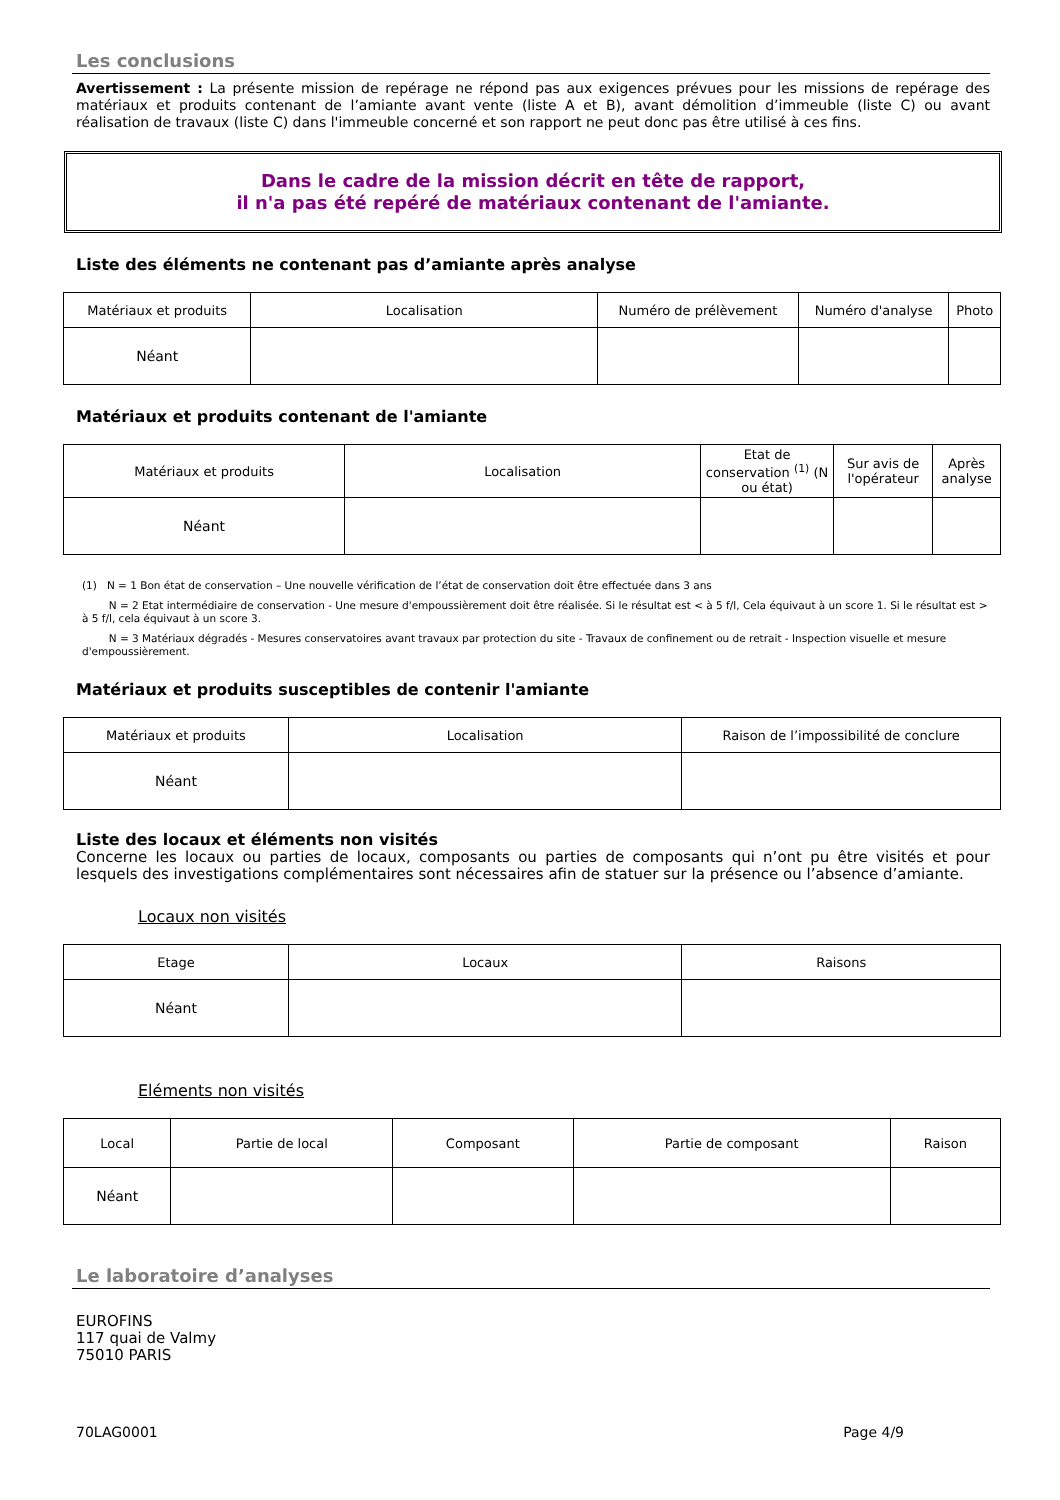Les conclusions
Avertissement : La présente mission de repérage ne répond pas aux exigences prévues pour les missions de repérage des matériaux et produits contenant de l’amiante avant vente (liste A et B), avant démolition d’immeuble (liste C) ou avant réalisation de travaux (liste C) dans l'immeuble concerné et son rapport ne peut donc pas être utilisé à ces fins.
Dans le cadre de la mission décrit en tête de rapport,
il n'a pas été repéré de matériaux contenant de l'amiante.
Liste des éléments ne contenant pas d’amiante après analyse
| Matériaux et produits | Localisation | Numéro de prélèvement | Numéro d'analyse | Photo |
| --- | --- | --- | --- | --- |
| Néant | | | | |
Matériaux et produits contenant de l'amiante
| Matériaux et produits | Localisation | Etat de conservation <sup>(1)</sup> (N ou état) | Sur avis de l'opérateur | Après analyse |
| --- | --- | --- | --- | --- |
| Néant | | | | |
(1) N = 1 Bon état de conservation – Une nouvelle vérification de l’état de conservation doit être effectuée dans 3 ans
N = 2 Etat intermédiaire de conservation - Une mesure d'empoussièrement doit être réalisée. Si le résultat est < à 5 f/l, Cela équivaut à un score 1. Si le résultat est > à 5 f/l, cela équivaut à un score 3.
N = 3 Matériaux dégradés - Mesures conservatoires avant travaux par protection du site - Travaux de confinement ou de retrait - Inspection visuelle et mesure d'empoussièrement.
Matériaux et produits susceptibles de contenir l'amiante
| Matériaux et produits | Localisation | Raison de l’impossibilité de conclure |
| --- | --- | --- |
| Néant | | |
Liste des locaux et éléments non visités
Concerne les locaux ou parties de locaux, composants ou parties de composants qui n’ont pu être visités et pour lesquels des investigations complémentaires sont nécessaires afin de statuer sur la présence ou l’absence d’amiante.
Locaux non visités
| Etage | Locaux | Raisons |
| --- | --- | --- |
| Néant | | |
Eléments non visités
| Local | Partie de local | Composant | Partie de composant | Raison |
| --- | --- | --- | --- | --- |
| Néant | | | | |
Le laboratoire d’analyses
EUROFINS
117 quai de Valmy
75010 PARIS
70LAG0001 Page 4/9